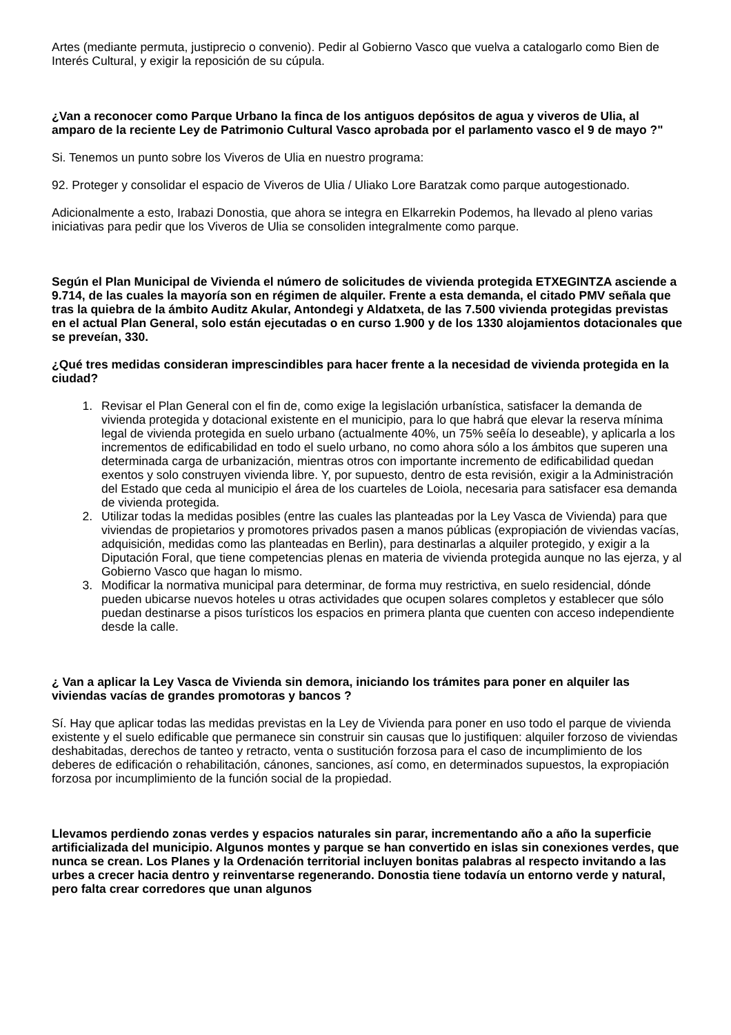Artes (mediante permuta, justiprecio o convenio). Pedir al Gobierno Vasco que vuelva a catalogarlo como Bien de Interés Cultural, y exigir la reposición de su cúpula.
¿Van a reconocer como Parque Urbano la finca de los antiguos depósitos de agua y viveros de Ulia, al amparo de la reciente Ley de Patrimonio Cultural Vasco aprobada por el parlamento vasco el 9 de mayo ?"
Si. Tenemos un punto sobre los Viveros de Ulia en nuestro programa:
92. Proteger y consolidar el espacio de Viveros de Ulia / Uliako Lore Baratzak como parque autogestionado.
Adicionalmente a esto, Irabazi Donostia, que ahora se integra en Elkarrekin Podemos, ha llevado al pleno varias iniciativas para pedir que los Viveros de Ulia se consoliden integralmente como parque.
Según el Plan Municipal de Vivienda el número de solicitudes de vivienda protegida ETXEGINTZA asciende a 9.714, de las cuales la mayoría son en régimen de alquiler. Frente a esta demanda, el citado PMV señala que tras la quiebra de la ámbito Auditz Akular, Antondegi y Aldatxeta, de las 7.500 vivienda protegidas previstas en el actual Plan General, solo están ejecutadas o en curso 1.900 y de los 1330 alojamientos dotacionales que se preveían, 330.
¿Qué tres medidas consideran imprescindibles para hacer frente a la necesidad de vivienda protegida en la ciudad?
1. Revisar el Plan General con el fin de, como exige la legislación urbanística, satisfacer la demanda de vivienda protegida y dotacional existente en el municipio, para lo que habrá que elevar la reserva mínima legal de vivienda protegida en suelo urbano (actualmente 40%, un 75% seêía lo deseable), y aplicarla a los incrementos de edificabilidad en todo el suelo urbano, no como ahora sólo a los ámbitos que superen una determinada carga de urbanización, mientras otros con importante incremento de edificabilidad quedan exentos y solo construyen vivienda libre. Y, por supuesto, dentro de esta revisión, exigir a la Administración del Estado que ceda al municipio el área de los cuarteles de Loiola, necesaria para satisfacer esa demanda de vivienda protegida.
2. Utilizar todas la medidas posibles (entre las cuales las planteadas por la Ley Vasca de Vivienda) para que viviendas de propietarios y promotores privados pasen a manos públicas (expropiación de viviendas vacías, adquisición, medidas como las planteadas en Berlin), para destinarlas a alquiler protegido, y exigir a la Diputación Foral, que tiene competencias plenas en materia de vivienda protegida aunque no las ejerza, y al Gobierno Vasco que hagan lo mismo.
3. Modificar la normativa municipal para determinar, de forma muy restrictiva, en suelo residencial, dónde pueden ubicarse nuevos hoteles u otras actividades que ocupen solares completos y establecer que sólo puedan destinarse a pisos turísticos los espacios en primera planta que cuenten con acceso independiente desde la calle.
¿ Van a aplicar la Ley Vasca de Vivienda sin demora, iniciando los trámites para poner en alquiler las viviendas vacías de grandes promotoras y bancos ?
Sí. Hay que aplicar todas las medidas previstas en la Ley de Vivienda para poner en uso todo el parque de vivienda existente y el suelo edificable que permanece sin construir sin causas que lo justifiquen: alquiler forzoso de viviendas deshabitadas, derechos de tanteo y retracto, venta o sustitución forzosa para el caso de incumplimiento de los deberes de edificación o rehabilitación, cánones, sanciones, así como, en determinados supuestos, la expropiación forzosa por incumplimiento de la función social de la propiedad.
Llevamos perdiendo zonas verdes y espacios naturales sin parar, incrementando año a año la superficie artificializada del municipio. Algunos montes y parque se han convertido en islas sin conexiones verdes, que nunca se crean. Los Planes y la Ordenación territorial incluyen bonitas palabras al respecto invitando a las urbes a crecer hacia dentro y reinventarse regenerando. Donostia tiene todavía un entorno verde y natural, pero falta crear corredores que unan algunos